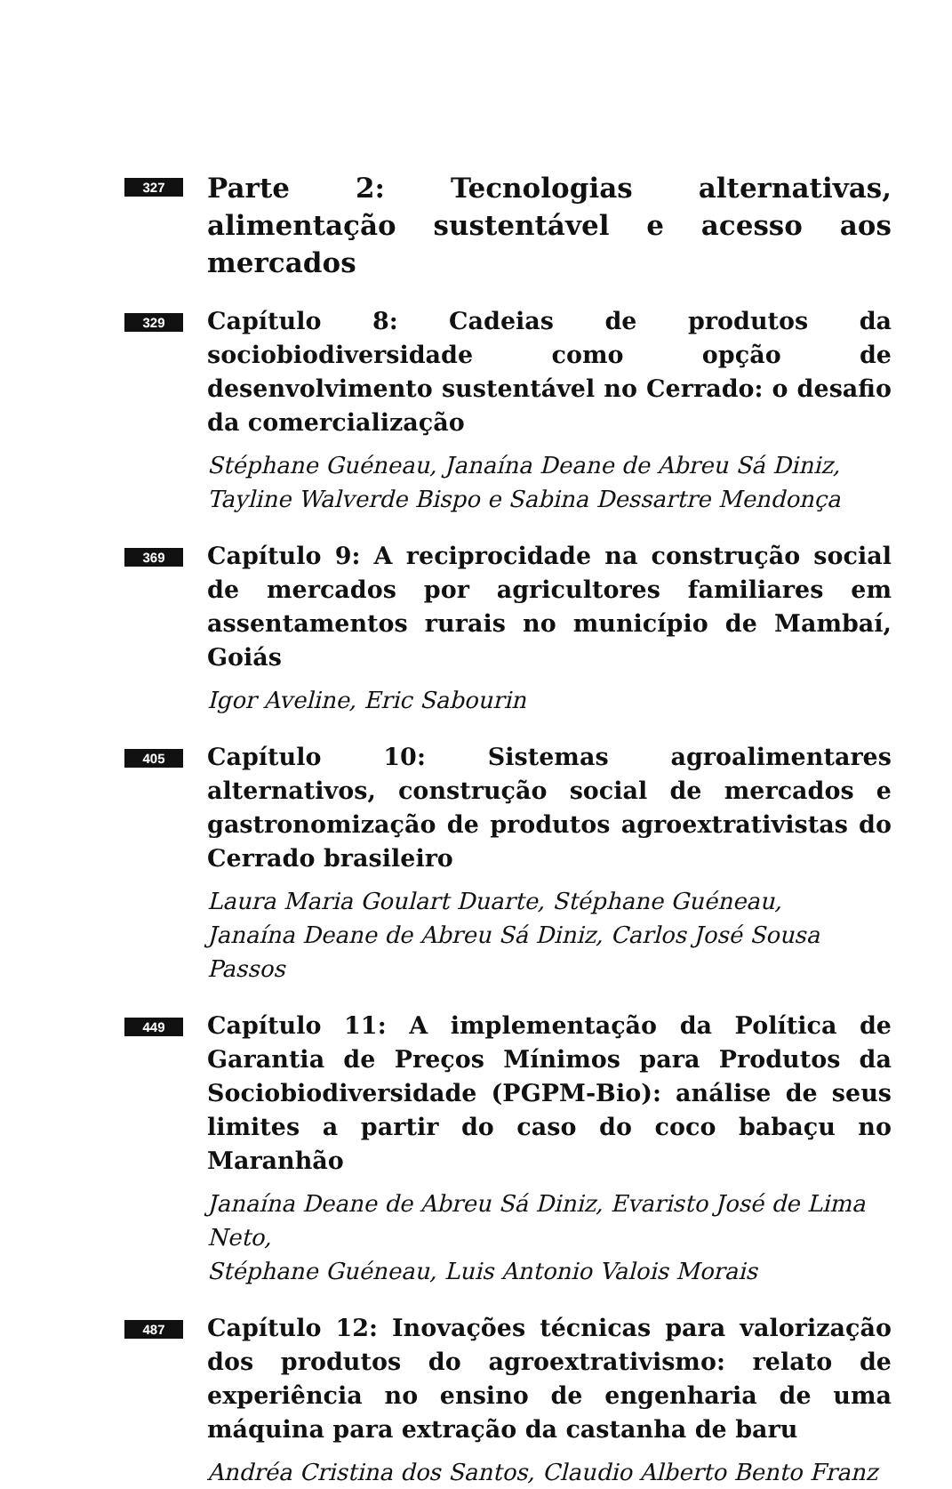327
Parte 2: Tecnologias alternativas, alimentação sustentável e acesso aos mercados
329
Capítulo 8: Cadeias de produtos da sociobiodiversidade como opção de desenvolvimento sustentável no Cerrado: o desafio da comercialização
Stéphane Guéneau, Janaína Deane de Abreu Sá Diniz,
Tayline Walverde Bispo e Sabina Dessartre Mendonça
369
Capítulo 9: A reciprocidade na construção social de mercados por agricultores familiares em assentamentos rurais no município de Mambaí, Goiás
Igor Aveline, Eric Sabourin
405
Capítulo 10: Sistemas agroalimentares alternativos, construção social de mercados e gastronomização de produtos agroextrativistas do Cerrado brasileiro
Laura Maria Goulart Duarte, Stéphane Guéneau,
Janaína Deane de Abreu Sá Diniz, Carlos José Sousa Passos
449
Capítulo 11: A implementação da Política de Garantia de Preços Mínimos para Produtos da Sociobiodiversidade (PGPM-Bio): análise de seus limites a partir do caso do coco babaçu no Maranhão
Janaína Deane de Abreu Sá Diniz, Evaristo José de Lima Neto,
Stéphane Guéneau, Luis Antonio Valois Morais
487
Capítulo 12: Inovações técnicas para valorização dos produtos do agroextrativismo: relato de experiência no ensino de engenharia de uma máquina para extração da castanha de baru
Andréa Cristina dos Santos, Claudio Alberto Bento Franz